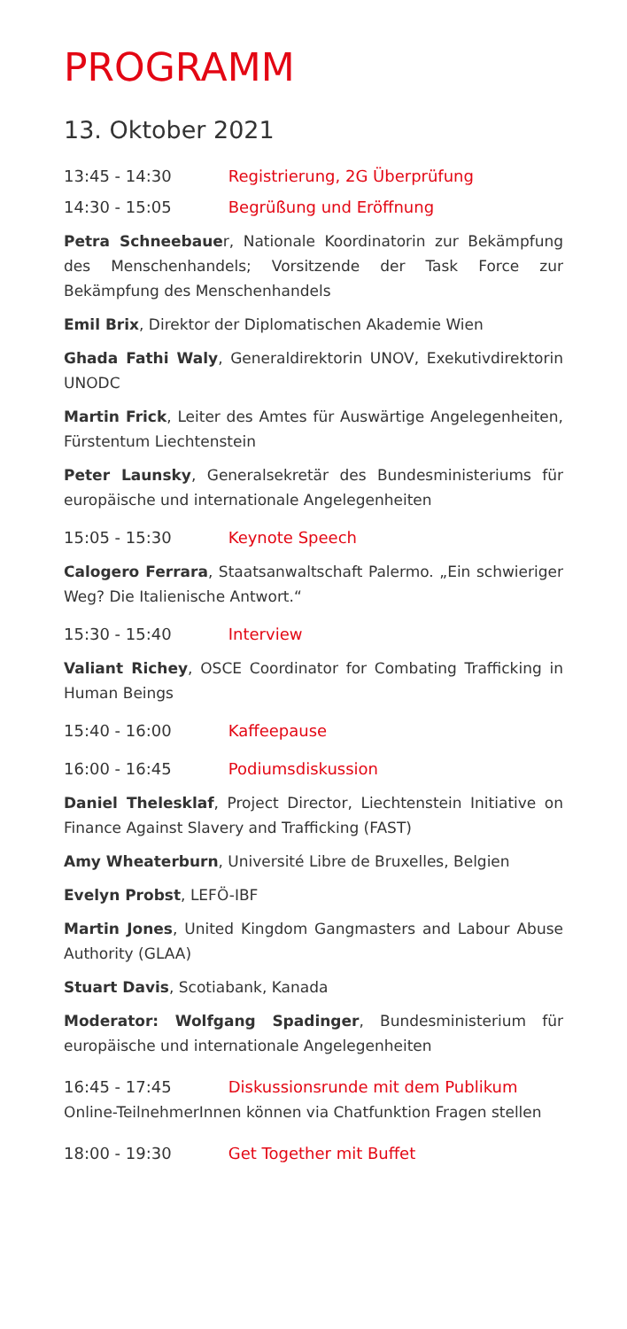PROGRAMM
13. Oktober 2021
13:45 - 14:30 Registrierung, 2G Überprüfung
14:30 - 15:05 Begrüßung und Eröffnung
Petra Schneebauer, Nationale Koordinatorin zur Bekämpfung des Menschenhandels; Vorsitzende der Task Force zur Bekämpfung des Menschenhandels
Emil Brix, Direktor der Diplomatischen Akademie Wien
Ghada Fathi Waly, Generaldirektorin UNOV, Exekutivdirektorin UNODC
Martin Frick, Leiter des Amtes für Auswärtige Angelegenheiten, Fürstentum Liechtenstein
Peter Launsky, Generalsekretär des Bundesministeriums für europäische und internationale Angelegenheiten
15:05 - 15:30 Keynote Speech
Calogero Ferrara, Staatsanwaltschaft Palermo. „Ein schwieriger Weg? Die Italienische Antwort.“
15:30 - 15:40 Interview
Valiant Richey, OSCE Coordinator for Combating Trafficking in Human Beings
15:40 - 16:00 Kaffeepause
16:00 - 16:45 Podiumsdiskussion
Daniel Thelesklaf, Project Director, Liechtenstein Initiative on Finance Against Slavery and Trafficking (FAST)
Amy Wheaterburn, Université Libre de Bruxelles, Belgien
Evelyn Probst, LEFÖ-IBF
Martin Jones, United Kingdom Gangmasters and Labour Abuse Authority (GLAA)
Stuart Davis, Scotiabank, Kanada
Moderator: Wolfgang Spadinger, Bundesministerium für europäische und internationale Angelegenheiten
16:45 - 17:45 Diskussionsrunde mit dem Publikum
Online-TeilnehmerInnen können via Chatfunktion Fragen stellen
18:00 - 19:30 Get Together mit Buffet